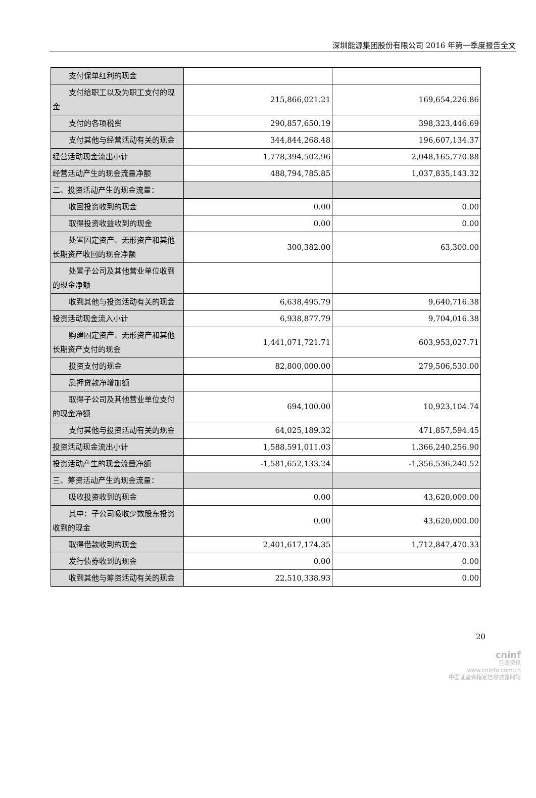深圳能源集团股份有限公司 2016 年第一季度报告全文
| 支付保单红利的现金 | | |
| 支付给职工以及为职工支付的现金 | 215,866,021.21 | 169,654,226.86 |
| 支付的各项税费 | 290,857,650.19 | 398,323,446.69 |
| 支付其他与经营活动有关的现金 | 344,844,268.48 | 196,607,134.37 |
| 经营活动现金流出小计 | 1,778,394,502.96 | 2,048,165,770.88 |
| 经营活动产生的现金流量净额 | 488,794,785.85 | 1,037,835,143.32 |
| 二、投资活动产生的现金流量： | | |
| 收回投资收到的现金 | 0.00 | 0.00 |
| 取得投资收益收到的现金 | 0.00 | 0.00 |
| 处置固定资产、无形资产和其他长期资产收回的现金净额 | 300,382.00 | 63,300.00 |
| 处置子公司及其他营业单位收到的现金净额 | | |
| 收到其他与投资活动有关的现金 | 6,638,495.79 | 9,640,716.38 |
| 投资活动现金流入小计 | 6,938,877.79 | 9,704,016.38 |
| 购建固定资产、无形资产和其他长期资产支付的现金 | 1,441,071,721.71 | 603,953,027.71 |
| 投资支付的现金 | 82,800,000.00 | 279,506,530.00 |
| 质押贷款净增加额 | | |
| 取得子公司及其他营业单位支付的现金净额 | 694,100.00 | 10,923,104.74 |
| 支付其他与投资活动有关的现金 | 64,025,189.32 | 471,857,594.45 |
| 投资活动现金流出小计 | 1,588,591,011.03 | 1,366,240,256.90 |
| 投资活动产生的现金流量净额 | -1,581,652,133.24 | -1,356,536,240.52 |
| 三、筹资活动产生的现金流量： | | |
| 吸收投资收到的现金 | 0.00 | 43,620,000.00 |
| 其中：子公司吸收少数股东投资收到的现金 | 0.00 | 43,620,000.00 |
| 取得借款收到的现金 | 2,401,617,174.35 | 1,712,847,470.33 |
| 发行债券收到的现金 | 0.00 | 0.00 |
| 收到其他与筹资活动有关的现金 | 22,510,338.93 | 0.00 |
20
cninf
巨潮资讯
www.cninfo.com.cn
中国证监会指定信息披露网站